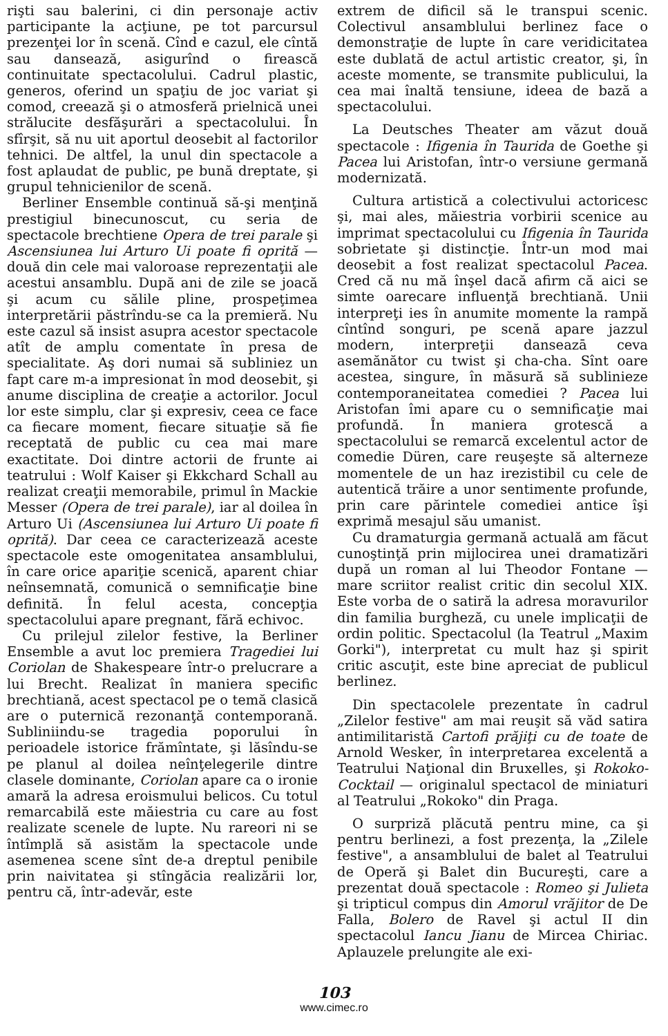rişti sau balerini, ci din personaje activ participante la acţiune, pe tot parcursul prezenţei lor în scenă. Cînd e cazul, ele cîntă sau dansează, asigurînd o firească continuitate spectacolului. Cadrul plastic, generos, oferind un spaţiu de joc variat şi comod, creează şi o atmosferă prielnică unei strălucite desfăşurări a spectacolului. În sfîrşit, să nu uit aportul deosebit al factorilor tehnici. De altfel, la unul din spectacole a fost aplaudat de public, pe bună dreptate, şi grupul tehnicienilor de scenă.
Berliner Ensemble continuă să-şi menţină prestigiul binecunoscut, cu seria de spectacole brechtiene Opera de trei parale şi Ascensiunea lui Arturo Ui poate fi oprită — două din cele mai valoroase reprezentaţii ale acestui ansamblu. După ani de zile se joacă şi acum cu sălile pline, prospeţimea interpretării păstrîndu-se ca la premieră. Nu este cazul să insist asupra acestor spectacole atît de amplu comentate în presa de specialitate. Aş dori numai să subliniez un fapt care m-a impresionat în mod deosebit, şi anume disciplina de creaţie a actorilor. Jocul lor este simplu, clar şi expresiv, ceea ce face ca fiecare moment, fiecare situaţie să fie receptată de public cu cea mai mare exactitate. Doi dintre actorii de frunte ai teatrului : Wolf Kaiser şi Ekkchard Schall au realizat creaţii memorabile, primul în Mackie Messer (Opera de trei parale), iar al doilea în Arturo Ui (Ascensiunea lui Arturo Ui poate fi oprită). Dar ceea ce caracterizează aceste spectacole este omogenitatea ansamblului, în care orice apariţie scenică, aparent chiar neînsemnată, comunică o semnificaţie bine definită. În felul acesta, concepţia spectacolului apare pregnant, fără echivoc.
Cu prilejul zilelor festive, la Berliner Ensemble a avut loc premiera Tragediei lui Coriolan de Shakespeare într-o prelucrare a lui Brecht. Realizat în maniera specific brechtiană, acest spectacol pe o temă clasică are o puternică rezonanţă contemporană. Subliniindu-se tragedia poporului în perioadele istorice frămîntate, şi lăsîndu-se pe planul al doilea neînţelegerile dintre clasele dominante, Coriolan apare ca o ironie amară la adresa eroismului belicos. Cu totul remarcabilă este măiestria cu care au fost realizate scenele de lupte. Nu rareori ni se întîmplă să asistăm la spectacole unde asemenea scene sînt de-a dreptul penibile prin naivitatea şi stîngăcia realizării lor, pentru că, într-adevăr, este
extrem de dificil să le transpui scenic. Colectivul ansamblului berlinez face o demonstraţie de lupte în care veridicitatea este dublată de actul artistic creator, şi, în aceste momente, se transmite publicului, la cea mai înaltă tensiune, ideea de bază a spectacolului.
La Deutsches Theater am văzut două spectacole : Ifigenia în Taurida de Goethe şi Pacea lui Aristofan, într-o versiune germană modernizată.
Cultura artistică a colectivului actoricesc şi, mai ales, măiestria vorbirii scenice au imprimat spectacolului cu Ifigenia în Taurida sobrietate şi distincţie. Într-un mod mai deosebit a fost realizat spectacolul Pacea. Cred că nu mă înşel dacă afirm că aici se simte oarecare influenţă brechtiană. Unii interpreţi ies în anumite momente la rampă cîntînd songuri, pe scenă apare jazzul modern, interpreţii danseazā ceva asemănător cu twist şi cha-cha. Sînt oare acestea, singure, în măsură să sublinieze contemporaneitatea comediei ? Pacea lui Aristofan îmi apare cu o semnificaţie mai profundă. În maniera grotescă a spectacolului se remarcă excelentul actor de comedie Düren, care reuşeşte să alterneze momentele de un haz irezistibil cu cele de autentică trăire a unor sentimente profunde, prin care părintele comediei antice îşi exprimă mesajul său umanist.
Cu dramaturgia germană actuală am făcut cunoştinţă prin mijlocirea unei dramatizări după un roman al lui Theodor Fontane — mare scriitor realist critic din secolul XIX. Este vorba de o satiră la adresa moravurilor din familia burgheză, cu unele implicaţii de ordin politic. Spectacolul (la Teatrul „Maxim Gorki"), interpretat cu mult haz şi spirit critic ascuţit, este bine apreciat de publicul berlinez.
Din spectacolele prezentate în cadrul „Zilelor festive" am mai reuşit să văd satira antimilitaristă Cartofi prăjiţi cu de toate de Arnold Wesker, în interpretarea excelentă a Teatrului Naţional din Bruxelles, şi Rokoko-Cocktail — originalul spectacol de miniaturi al Teatrului „Rokoko" din Praga.
O surpriză plăcută pentru mine, ca şi pentru berlinezi, a fost prezenţa, la „Zilele festive", a ansamblului de balet al Teatrului de Operă şi Balet din Bucureşti, care a prezentat două spectacole : Romeo şi Julieta şi tripticul compus din Amorul vrăjitor de De Falla, Bolero de Ravel şi actul II din spectacolul Iancu Jianu de Mircea Chiriac. Aplauzele prelungite ale exi-
103
www.cimec.ro